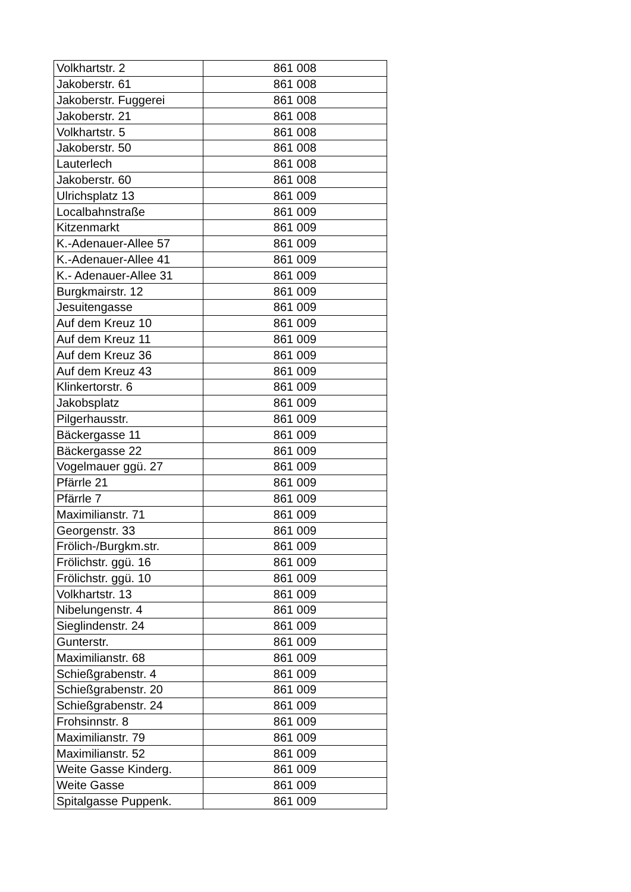| Volkhartstr. 2 | 861 008 |
| Jakoberstr. 61 | 861 008 |
| Jakoberstr. Fuggerei | 861 008 |
| Jakoberstr. 21 | 861 008 |
| Volkhartstr. 5 | 861 008 |
| Jakoberstr. 50 | 861 008 |
| Lauterlech | 861 008 |
| Jakoberstr. 60 | 861 008 |
| Ulrichsplatz 13 | 861 009 |
| Localbahnstraße | 861 009 |
| Kitzenmarkt | 861 009 |
| K.-Adenauer-Allee 57 | 861 009 |
| K.-Adenauer-Allee 41 | 861 009 |
| K.- Adenauer-Allee 31 | 861 009 |
| Burgkmairstr. 12 | 861 009 |
| Jesuitengasse | 861 009 |
| Auf dem Kreuz 10 | 861 009 |
| Auf dem Kreuz 11 | 861 009 |
| Auf dem Kreuz 36 | 861 009 |
| Auf dem Kreuz 43 | 861 009 |
| Klinkertorstr. 6 | 861 009 |
| Jakobsplatz | 861 009 |
| Pilgerhausstr. | 861 009 |
| Bäckergasse 11 | 861 009 |
| Bäckergasse 22 | 861 009 |
| Vogelmauer ggü. 27 | 861 009 |
| Pfärrle 21 | 861 009 |
| Pfärrle 7 | 861 009 |
| Maximilianstr. 71 | 861 009 |
| Georgenstr. 33 | 861 009 |
| Frölich-/Burgkm.str. | 861 009 |
| Frölichstr. ggü. 16 | 861 009 |
| Frölichstr. ggü. 10 | 861 009 |
| Volkhartstr. 13 | 861 009 |
| Nibelungenstr. 4 | 861 009 |
| Sieglindenstr. 24 | 861 009 |
| Gunterstr. | 861 009 |
| Maximilianstr. 68 | 861 009 |
| Schießgrabenstr. 4 | 861 009 |
| Schießgrabenstr. 20 | 861 009 |
| Schießgrabenstr. 24 | 861 009 |
| Frohsinnstr. 8 | 861 009 |
| Maximilianstr. 79 | 861 009 |
| Maximilianstr. 52 | 861 009 |
| Weite Gasse Kinderg. | 861 009 |
| Weite Gasse | 861 009 |
| Spitalgasse Puppenk. | 861 009 |